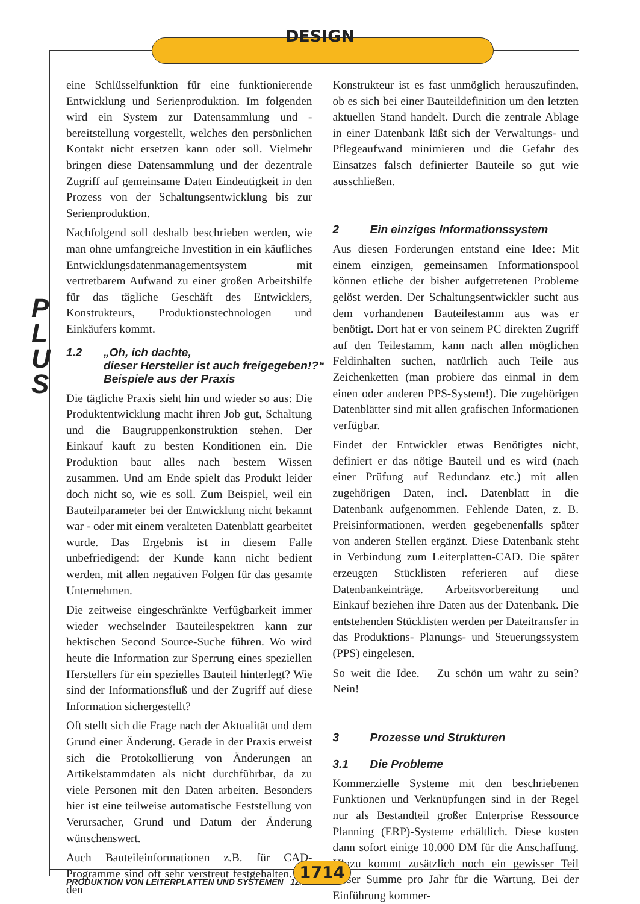DESIGN
P
L
U
S
eine Schlüsselfunktion für eine funktionierende Entwicklung und Serienproduktion. Im folgenden wird ein System zur Datensammlung und -bereitstellung vorgestellt, welches den persönlichen Kontakt nicht ersetzen kann oder soll. Vielmehr bringen diese Datensammlung und der dezentrale Zugriff auf gemeinsame Daten Eindeutigkeit in den Prozess von der Schaltungsentwicklung bis zur Serienproduktion.
Nachfolgend soll deshalb beschrieben werden, wie man ohne umfangreiche Investition in ein käufliches Entwicklungsdatenmanagementsystem mit vertretbarem Aufwand zu einer großen Arbeitshilfe für das tägliche Geschäft des Entwicklers, Konstrukteurs, Produktionstechnologen und Einkäufers kommt.
1.2 „Oh, ich dachte,
dieser Hersteller ist auch freigegeben!?“
Beispiele aus der Praxis
Die tägliche Praxis sieht hin und wieder so aus: Die Produktentwicklung macht ihren Job gut, Schaltung und die Baugruppenkonstruktion stehen. Der Einkauf kauft zu besten Konditionen ein. Die Produktion baut alles nach bestem Wissen zusammen. Und am Ende spielt das Produkt leider doch nicht so, wie es soll. Zum Beispiel, weil ein Bauteilparameter bei der Entwicklung nicht bekannt war - oder mit einem veralteten Datenblatt gearbeitet wurde. Das Ergebnis ist in diesem Falle unbefriedigend: der Kunde kann nicht bedient werden, mit allen negativen Folgen für das gesamte Unternehmen.
Die zeitweise eingeschränkte Verfügbarkeit immer wieder wechselnder Bauteilespektren kann zur hektischen Second Source-Suche führen. Wo wird heute die Information zur Sperrung eines speziellen Herstellers für ein spezielles Bauteil hinterlegt? Wie sind der Informationsfluß und der Zugriff auf diese Information sichergestellt?
Oft stellt sich die Frage nach der Aktualität und dem Grund einer Änderung. Gerade in der Praxis erweist sich die Protokollierung von Änderungen an Artikelstammdaten als nicht durchführbar, da zu viele Personen mit den Daten arbeiten. Besonders hier ist eine teilweise automatische Feststellung von Verursacher, Grund und Datum der Änderung wünschenswert.
Auch Bauteileinformationen z.B. für CAD-Programme sind oft sehr verstreut festgehalten. Für den
Konstrukteur ist es fast unmöglich herauszufinden, ob es sich bei einer Bauteildefinition um den letzten aktuellen Stand handelt. Durch die zentrale Ablage in einer Datenbank läßt sich der Verwaltungs- und Pflegeaufwand minimieren und die Gefahr des Einsatzes falsch definierter Bauteile so gut wie ausschließen.
2 Ein einziges Informationssystem
Aus diesen Forderungen entstand eine Idee: Mit einem einzigen, gemeinsamen Informationspool können etliche der bisher aufgetretenen Probleme gelöst werden. Der Schaltungsentwickler sucht aus dem vorhandenen Bauteilestamm aus was er benötigt. Dort hat er von seinem PC direkten Zugriff auf den Teilestamm, kann nach allen möglichen Feldinhalten suchen, natürlich auch Teile aus Zeichenketten (man probiere das einmal in dem einen oder anderen PPS-System!). Die zugehörigen Datenblätter sind mit allen grafischen Informationen verfügbar.
Findet der Entwickler etwas Benötigtes nicht, definiert er das nötige Bauteil und es wird (nach einer Prüfung auf Redundanz etc.) mit allen zugehörigen Daten, incl. Datenblatt in die Datenbank aufgenommen. Fehlende Daten, z. B. Preisinformationen, werden gegebenenfalls später von anderen Stellen ergänzt. Diese Datenbank steht in Verbindung zum Leiterplatten-CAD. Die später erzeugten Stücklisten referieren auf diese Datenbankeinträge. Arbeitsvorbereitung und Einkauf beziehen ihre Daten aus der Datenbank. Die entstehenden Stücklisten werden per Dateitransfer in das Produktions- Planungs- und Steuerungssystem (PPS) eingelesen.
So weit die Idee. – Zu schön um wahr zu sein? Nein!
3 Prozesse und Strukturen
3.1 Die Probleme
Kommerzielle Systeme mit den beschriebenen Funktionen und Verknüpfungen sind in der Regel nur als Bestandteil großer Enterprise Ressource Planning (ERP)-Systeme erhältlich. Diese kosten dann sofort einige 10.000 DM für die Anschaffung. Hinzu kommt zusätzlich noch ein gewisser Teil dieser Summe pro Jahr für die Wartung. Bei der Einführung kommer-
PRODUKTION VON LEITERPLATTEN UND SYSTEMEN 12/1999
1714